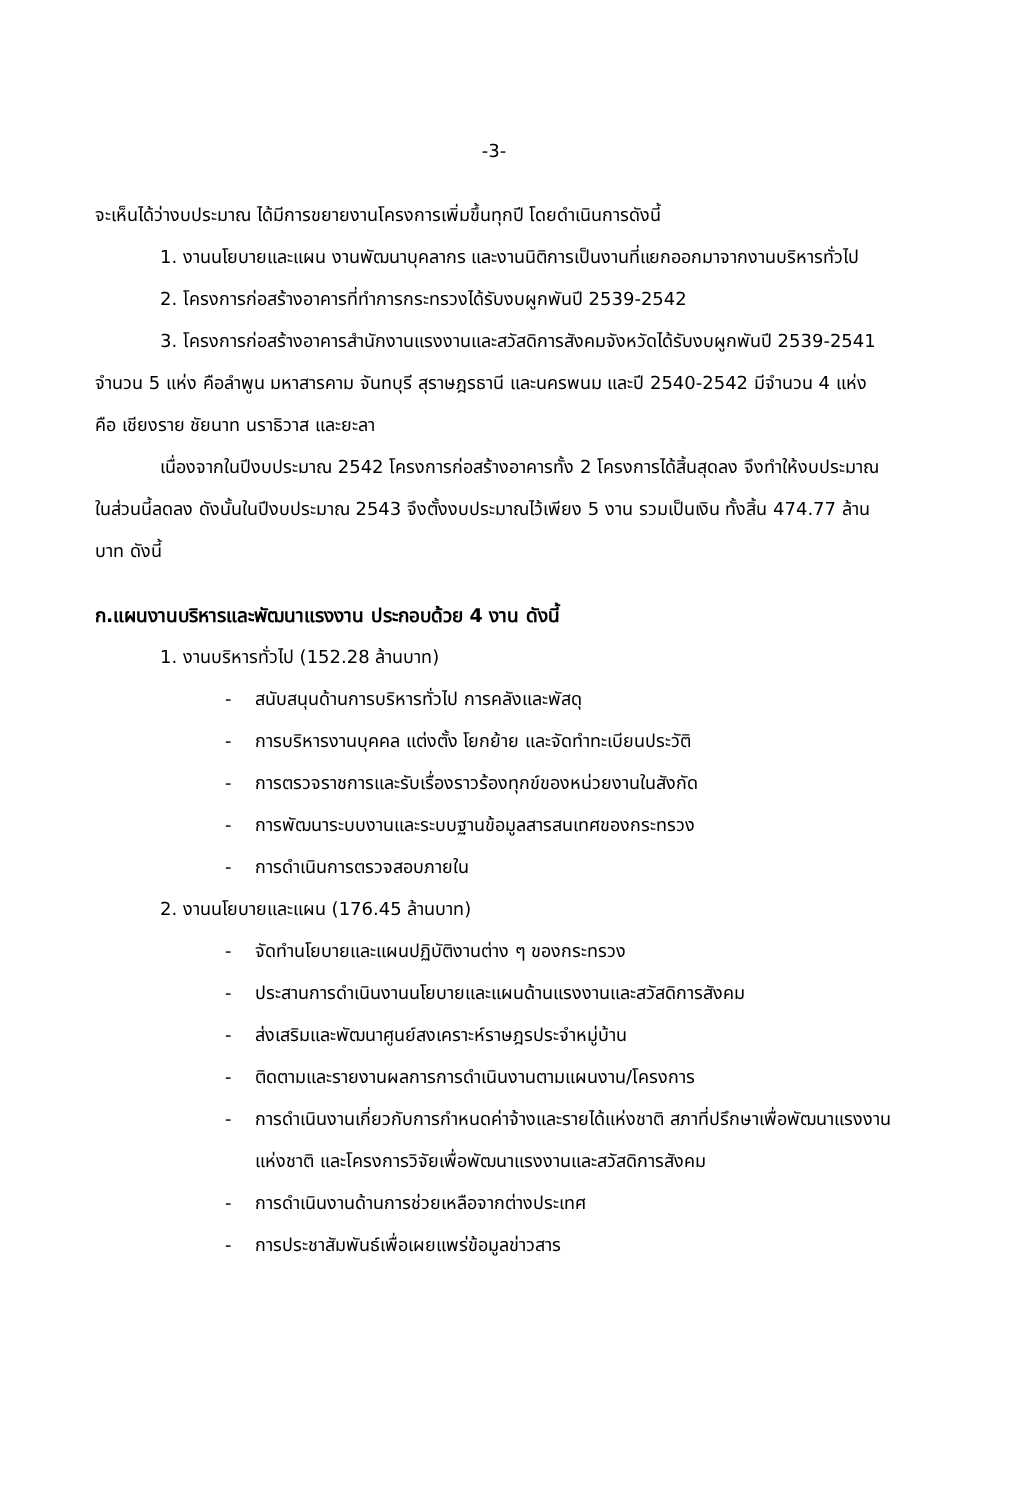-3-
จะเห็นได้ว่างบประมาณ ได้มีการขยายงานโครงการเพิ่มขึ้นทุกปี โดยดำเนินการดังนี้
1. งานนโยบายและแผน งานพัฒนาบุคลากร และงานนิติการเป็นงานที่แยกออกมาจากงานบริหารทั่วไป
2. โครงการก่อสร้างอาคารที่ทำการกระทรวงได้รับงบผูกพันปี 2539-2542
3. โครงการก่อสร้างอาคารสำนักงานแรงงานและสวัสดิการสังคมจังหวัดได้รับงบผูกพันปี 2539-2541 จำนวน 5 แห่ง คือลำพูน มหาสารคาม จันทบุรี สุราษฎรธานี และนครพนม และปี 2540-2542 มีจำนวน 4 แห่ง คือ เชียงราย ชัยนาท นราธิวาส และยะลา
เนื่องจากในปีงบประมาณ 2542 โครงการก่อสร้างอาคารทั้ง 2 โครงการได้สิ้นสุดลง จึงทำให้งบประมาณในส่วนนี้ลดลง ดังนั้นในปีงบประมาณ 2543 จึงตั้งงบประมาณไว้เพียง 5 งาน รวมเป็นเงิน ทั้งสิ้น 474.77 ล้านบาท ดังนี้
ก.แผนงานบริหารและพัฒนาแรงงาน ประกอบด้วย 4 งาน ดังนี้
1. งานบริหารทั่วไป (152.28 ล้านบาท)
- สนับสนุนด้านการบริหารทั่วไป การคลังและพัสดุ
- การบริหารงานบุคคล แต่งตั้ง โยกย้าย และจัดทำทะเบียนประวัติ
- การตรวจราชการและรับเรื่องราวร้องทุกข์ของหน่วยงานในสังกัด
- การพัฒนาระบบงานและระบบฐานข้อมูลสารสนเทศของกระทรวง
- การดำเนินการตรวจสอบภายใน
2. งานนโยบายและแผน (176.45 ล้านบาท)
- จัดทำนโยบายและแผนปฏิบัติงานต่าง ๆ ของกระทรวง
- ประสานการดำเนินงานนโยบายและแผนด้านแรงงานและสวัสดิการสังคม
- ส่งเสริมและพัฒนาศูนย์สงเคราะห์ราษฎรประจำหมู่บ้าน
- ติดตามและรายงานผลการการดำเนินงานตามแผนงาน/โครงการ
- การดำเนินงานเกี่ยวกับการกำหนดค่าจ้างและรายได้แห่งชาติ สภาที่ปรึกษาเพื่อพัฒนาแรงงานแห่งชาติ และโครงการวิจัยเพื่อพัฒนาแรงงานและสวัสดิการสังคม
- การดำเนินงานด้านการช่วยเหลือจากต่างประเทศ
- การประชาสัมพันธ์เพื่อเผยแพร่ข้อมูลข่าวสาร